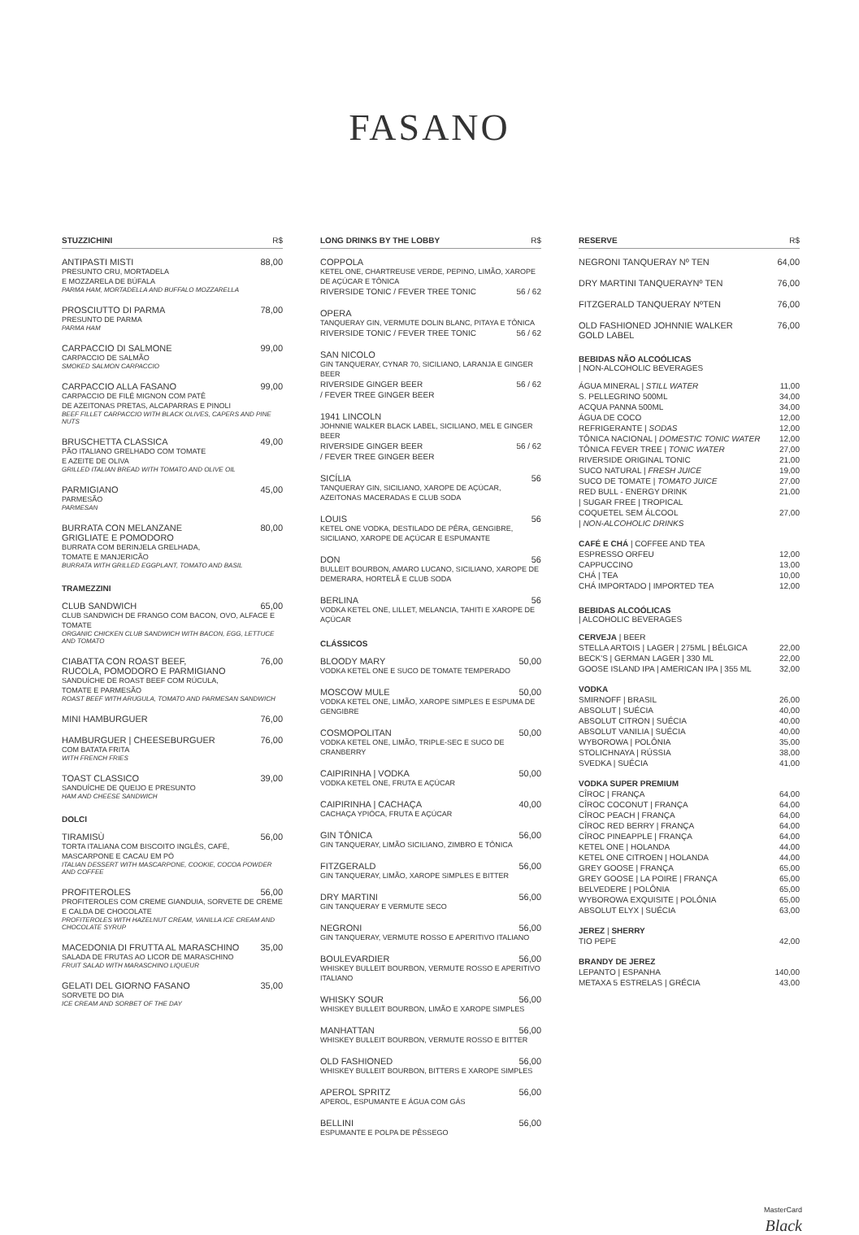FASANO
STUZZICHINI R$
ANTIPASTI MISTI 88,00
PRESUNTO CRU, MORTADELA
E MOZZARELA DE BÚFALA
PARMA HAM, MORTADELLA AND BUFFALO MOZZARELLA
PROSCIUTTO DI PARMA 78,00
PRESUNTO DE PARMA
PARMA HAM
CARPACCIO DI SALMONE 99,00
CARPACCIO DE SALMÃO
SMOKED SALMON CARPACCIO
CARPACCIO ALLA FASANO 99,00
CARPACCIO DE FILÉ MIGNON COM PATÊ
DE AZEITONAS PRETAS, ALCAPARRAS E PINOLI
BEEF FILLET CARPACCIO WITH BLACK OLIVES, CAPERS AND PINE NUTS
BRUSCHETTA CLASSICA 49,00
PÃO ITALIANO GRELHADO COM TOMATE
E AZEITE DE OLIVA
GRILLED ITALIAN BREAD WITH TOMATO AND OLIVE OIL
PARMIGIANO 45,00
PARMESÃO
PARMESAN
BURRATA CON MELANZANE
GRIGLIATE E POMODORO 80,00
BURRATA COM BERINJELA GRELHADA,
TOMATE E MANJERICÃO
BURRATA WITH GRILLED EGGPLANT, TOMATO AND BASIL
TRAMEZZINI
CLUB SANDWICH 65,00
CLUB SANDWICH DE FRANGO COM BACON, OVO, ALFACE E TOMATE
ORGANIC CHICKEN CLUB SANDWICH WITH BACON, EGG, LETTUCE AND TOMATO
CIABATTA CON ROAST BEEF,
RUCOLA, POMODORO E PARMIGIANO 76,00
SANDUÍCHE DE ROAST BEEF COM RÚCULA,
TOMATE E PARMESÃO
ROAST BEEF WITH ARUGULA, TOMATO AND PARMESAN SANDWICH
MINI HAMBURGUER 76,00
HAMBURGUER | CHEESEBURGUER 76,00
COM BATATA FRITA
WITH FRENCH FRIES
TOAST CLASSICO 39,00
SANDUÍCHE DE QUEIJO E PRESUNTO
HAM AND CHEESE SANDWICH
DOLCI
TIRAMISÙ 56,00
TORTA ITALIANA COM BISCOITO INGLÊS, CAFÉ, MASCARPONE E CACAU EM PÓ
ITALIAN DESSERT WITH MASCARPONE, COOKIE, COCOA POWDER AND COFFEE
PROFITEROLES 56,00
PROFITEROLES COM CREME GIANDUIA, SORVETE DE CREME E CALDA DE CHOCOLATE
PROFITEROLES WITH HAZELNUT CREAM, VANILLA ICE CREAM AND CHOCOLATE SYRUP
MACEDONIA DI FRUTTA AL MARASCHINO 35,00
SALADA DE FRUTAS AO LICOR DE MARASCHINO
FRUIT SALAD WITH MARASCHINO LIQUEUR
GELATI DEL GIORNO FASANO 35,00
SORVETE DO DIA
ICE CREAM AND SORBET OF THE DAY
LONG DRINKS BY THE LOBBY R$
COPPOLA
KETEL ONE, CHARTREUSE VERDE, PEPINO, LIMÃO, XAROPE DE AÇÚCAR E TÔNICA
RIVERSIDE TONIC / FEVER TREE TONIC 56 / 62
OPERA
TANQUERAY GIN, VERMUTE DOLIN BLANC, PITAYA E TÔNICA
RIVERSIDE TONIC / FEVER TREE TONIC 56 / 62
SAN NICOLO
GIN TANQUERAY, CYNAR 70, SICILIANO, LARANJA E GINGER BEER
RIVERSIDE GINGER BEER
/ FEVER TREE GINGER BEER 56 / 62
1941 LINCOLN
JOHNNIE WALKER BLACK LABEL, SICILIANO, MEL E GINGER BEER
RIVERSIDE GINGER BEER
/ FEVER TREE GINGER BEER 56 / 62
SICÍLIA 56
TANQUERAY GIN, SICILIANO, XAROPE DE AÇÚCAR, AZEITONAS MACERADAS E CLUB SODA
LOUIS 56
KETEL ONE VODKA, DESTILADO DE PÊRA, GENGIBRE, SICILIANO, XAROPE DE AÇÚCAR E ESPUMANTE
DON 56
BULLEIT BOURBON, AMARO LUCANO, SICILIANO, XAROPE DE DEMERARA, HORTELÃ E CLUB SODA
BERLINA 56
VODKA KETEL ONE, LILLET, MELANCIA, TAHITI E XAROPE DE AÇÚCAR
CLÁSSICOS
BLOODY MARY 50,00
VODKA KETEL ONE E SUCO DE TOMATE TEMPERADO
MOSCOW MULE 50,00
VODKA KETEL ONE, LIMÃO, XAROPE SIMPLES E ESPUMA DE GENGIBRE
COSMOPOLITAN 50,00
VODKA KETEL ONE, LIMÃO, TRIPLE-SEC E SUCO DE CRANBERRY
CAIPIRINHA | VODKA 50,00
VODKA KETEL ONE, FRUTA E AÇÚCAR
CAIPIRINHA | CACHAÇA 40,00
CACHAÇA YPIÓCA, FRUTA E AÇÚCAR
GIN TÔNICA 56,00
GIN TANQUERAY, LIMÃO SICILIANO, ZIMBRO E TÔNICA
FITZGERALD 56,00
GIN TANQUERAY, LIMÃO, XAROPE SIMPLES E BITTER
DRY MARTINI 56,00
GIN TANQUERAY E VERMUTE SECO
NEGRONI 56,00
GIN TANQUERAY, VERMUTE ROSSO E APERITIVO ITALIANO
BOULEVARDIER 56,00
WHISKEY BULLEIT BOURBON, VERMUTE ROSSO E APERITIVO ITALIANO
WHISKY SOUR 56,00
WHISKEY BULLEIT BOURBON, LIMÃO E XAROPE SIMPLES
MANHATTAN 56,00
WHISKEY BULLEIT BOURBON, VERMUTE ROSSO E BITTER
OLD FASHIONED 56,00
WHISKEY BULLEIT BOURBON, BITTERS E XAROPE SIMPLES
APEROL SPRITZ 56,00
APEROL, ESPUMANTE E ÁGUA COM GÁS
BELLINI 56,00
ESPUMANTE E POLPA DE PÊSSEGO
RESERVE R$
NEGRONI TANQUERAY Nº TEN 64,00
DRY MARTINI TANQUERAYNº TEN 76,00
FITZGERALD TANQUERAY NºTEN 76,00
OLD FASHIONED JOHNNIE WALKER
GOLD LABEL 76,00
BEBIDAS NÃO ALCOÓLICAS
| NON-ALCOHOLIC BEVERAGES
ÁGUA MINERAL | STILL WATER 11,00
S. PELLEGRINO 500ML 34,00
ACQUA PANNA 500ML 34,00
ÁGUA DE COCO 12,00
REFRIGERANTE | SODAS 12,00
TÔNICA NACIONAL | DOMESTIC TONIC WATER 12,00
TÔNICA FEVER TREE | TONIC WATER 27,00
RIVERSIDE ORIGINAL TONIC 21,00
SUCO NATURAL | FRESH JUICE 19,00
SUCO DE TOMATE | TOMATO JUICE 27,00
RED BULL - ENERGY DRINK
| SUGAR FREE | TROPICAL 21,00
COQUETEL SEM ÁLCOOL
| NON-ALCOHOLIC DRINKS 27,00
CAFÉ E CHÁ | COFFEE AND TEA
ESPRESSO ORFEU 12,00
CAPPUCCINO 13,00
CHÁ | TEA 10,00
CHÁ IMPORTADO | IMPORTED TEA 12,00
BEBIDAS ALCOÓLICAS
| ALCOHOLIC BEVERAGES
CERVEJA | BEER
STELLA ARTOIS | LAGER | 275ML | BÉLGICA 22,00
BECK'S | GERMAN LAGER | 330 ML 22,00
GOOSE ISLAND IPA | AMERICAN IPA | 355 ML 32,00
VODKA
SMIRNOFF | BRASIL 26,00
ABSOLUT | SUÉCIA 40,00
ABSOLUT CITRON | SUÉCIA 40,00
ABSOLUT VANILIA | SUÉCIA 40,00
WYBOROWA | POLÔNIA 35,00
STOLICHNAYA | RÚSSIA 38,00
SVEDKA | SUÉCIA 41,00
VODKA SUPER PREMIUM
CÎROC | FRANÇA 64,00
CÎROC COCONUT | FRANÇA 64,00
CÎROC PEACH | FRANÇA 64,00
CÎROC RED BERRY | FRANÇA 64,00
CÎROC PINEAPPLE | FRANÇA 64,00
KETEL ONE | HOLANDA 44,00
KETEL ONE CITROEN | HOLANDA 44,00
GREY GOOSE | FRANÇA 65,00
GREY GOOSE | LA POIRE | FRANÇA 65,00
BELVEDERE | POLÔNIA 65,00
WYBOROWA EXQUISITE | POLÔNIA 65,00
ABSOLUT ELYX | SUÉCIA 63,00
JEREZ | SHERRY
TIO PEPE 42,00
BRANDY DE JEREZ
LEPANTO | ESPANHA 140,00
METAXA 5 ESTRELAS | GRÉCIA 43,00
MasterCard
Black